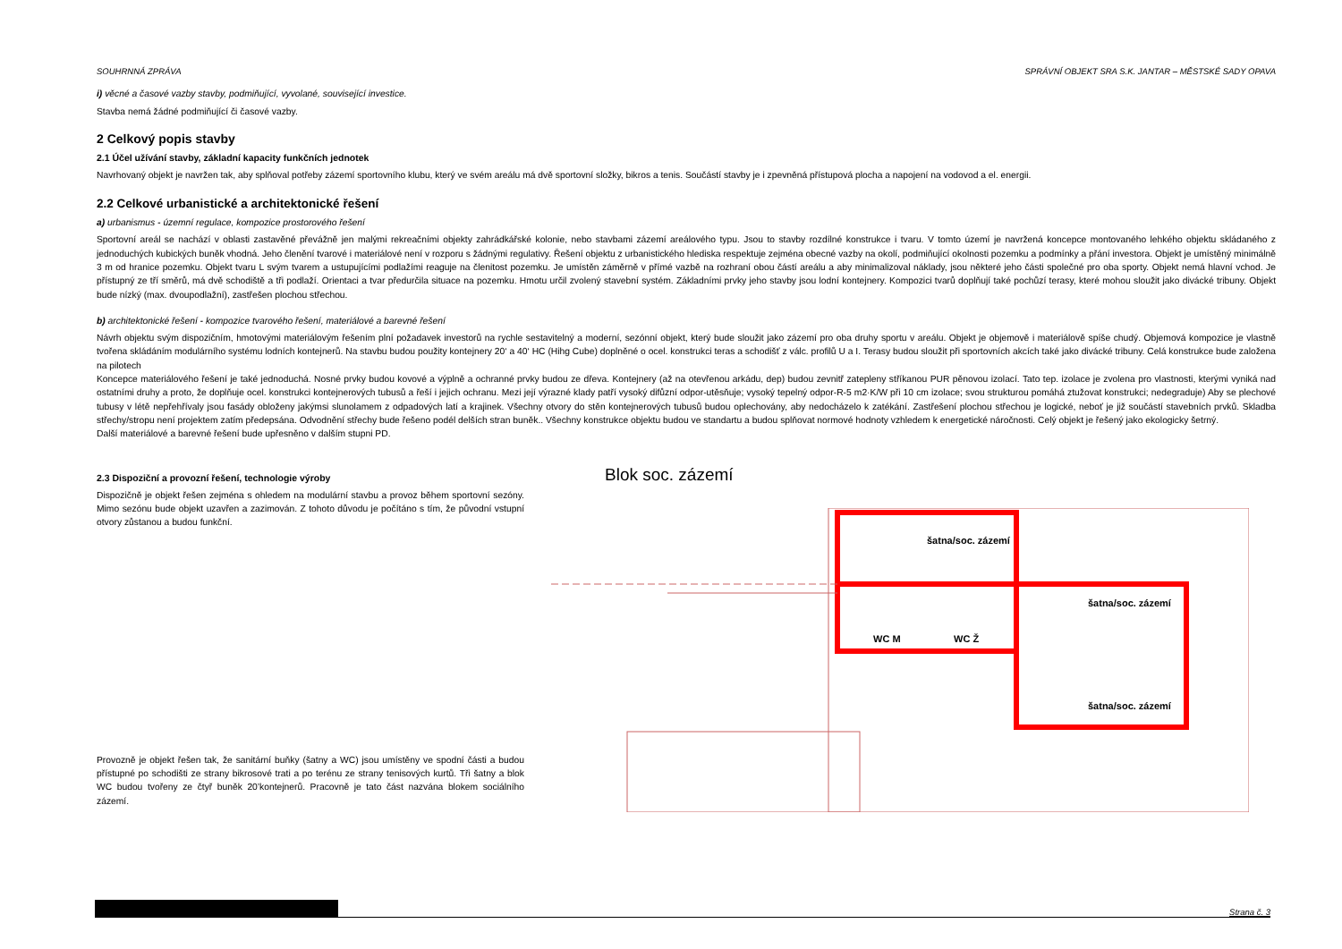SOUHRNNÁ ZPRÁVA SPRÁVNÍ OBJEKT SRA S.K. JANTAR – MĚSTSKÉ SADY OPAVA
i) věcné a časové vazby stavby, podmiňující, vyvolané, související investice.
Stavba nemá žádné podmiňující či časové vazby.
2 Celkový popis stavby
2.1 Účel užívání stavby, základní kapacity funkčních jednotek
Navrhovaný objekt je navržen tak, aby splňoval potřeby zázemí sportovního klubu, který ve svém areálu má dvě sportovní složky, bikros a tenis. Součástí stavby je i zpevněná přístupová plocha a napojení na vodovod a el. energii.
2.2 Celkové urbanistické a architektonické řešení
a) urbanismus - územní regulace, kompozice prostorového řešení
Sportovní areál se nachází v oblasti zastavěné převážně jen malými rekreačními objekty zahrádkářské kolonie, nebo stavbami zázemí areálového typu. Jsou to stavby rozdílné konstrukce i tvaru. V tomto území je navržená koncepce montovaného lehkého objektu skládaného z jednoduchých kubických buněk vhodná. Jeho členění tvarové i materiálové není v rozporu s žádnými regulativy. Řešení objektu z urbanistického hlediska respektuje zejména obecné vazby na okolí, podmiňující okolnosti pozemku a podmínky a přání investora. Objekt je umístěný minimálně 3 m od hranice pozemku. Objekt tvaru L svým tvarem a ustupujícími podlažími reaguje na členitost pozemku. Je umístěn záměrně v přímé vazbě na rozhraní obou částí areálu a aby minimalizoval náklady, jsou některé jeho části společné pro oba sporty. Objekt nemá hlavní vchod. Je přístupný ze tří směrů, má dvě schodiště a tři podlaží. Orientaci a tvar předurčila situace na pozemku. Hmotu určil zvolený stavební systém. Základními prvky jeho stavby jsou lodní kontejnery. Kompozici tvarů doplňují také pochůzí terasy, které mohou sloužit jako divácké tribuny. Objekt bude nízký (max. dvoupodlažní), zastřešen plochou střechou.
b) architektonické řešení - kompozice tvarového řešení, materiálové a barevné řešení
Návrh objektu svým dispozičním, hmotovými materiálovým řešením plní požadavek investorů na rychle sestavitelný a moderní, sezónní objekt, který bude sloužit jako zázemí pro oba druhy sportu v areálu. Objekt je objemově i materiálově spíše chudý. Objemová kompozice je vlastně tvořena skládáním modulárního systému lodních kontejnerů. Na stavbu budou použity kontejnery 20‘ a 40‘ HC (Hihg Cube) doplněné o ocel. konstrukci teras a schodišť z válc. profilů U a I. Terasy budou sloužit při sportovních akcích také jako divácké tribuny. Celá konstrukce bude založena na pilotech
Koncepce materiálového řešení je také jednoduchá. Nosné prvky budou kovové a výplně a ochranné prvky budou ze dřeva. Kontejnery (až na otevřenou arkádu, dep) budou zevnitř zatepleny stříkanou PUR pěnovou izolací. Tato tep. izolace je zvolena pro vlastnosti, kterými vyniká nad ostatními druhy a proto, že doplňuje ocel. konstrukci kontejnerových tubusů a řeší i jejich ochranu. Mezi její výrazné klady patří vysoký difůzní odpor-utěsňuje; vysoký tepelný odpor-R-5 m2·K/W při 10 cm izolace; svou strukturou pomáhá ztužovat konstrukci; nedegraduje) Aby se plechové tubusy v létě nepřehřívaly jsou fasády obloženy jakýmsi slunolamem z odpadových latí a krajinek. Všechny otvory do stěn kontejnerových tubusů budou oplechovány, aby nedocházelo k zatékání. Zastřešení plochou střechou je logické, neboť je již součástí stavebních prvků. Skladba střechy/stropu není projektem zatím předepsána. Odvodnění střechy bude řešeno podél delších stran buněk.. Všechny konstrukce objektu budou ve standartu a budou splňovat normové hodnoty vzhledem k energetické náročnosti. Celý objekt je řešený jako ekologicky šetrný.
Další materiálové a barevné řešení bude upřesněno v dalším stupni PD.
2.3 Dispoziční a provozní řešení, technologie výroby
Dispozičně je objekt řešen zejména s ohledem na modulární stavbu a provoz během sportovní sezóny. Mimo sezónu bude objekt uzavřen a zazimován. Z tohoto důvodu je počítáno s tím, že původní vstupní otvory zůstanou a budou funkční.
Provozně je objekt řešen tak, že sanitární buňky (šatny a WC) jsou umístěny ve spodní části a budou přístupné po schodišti ze strany bikrosové trati a po terénu ze strany tenisových kurtů. Tři šatny a blok WC budou tvořeny ze čtyř buněk 20’kontejnerů. Pracovně je tato část nazvána blokem sociálního zázemí.
Blok soc. zázemí
šatna/soc. zázemí
WC M
WC Ž
šatna/soc. zázemí
šatna/soc. zázemí
Strana č. 3